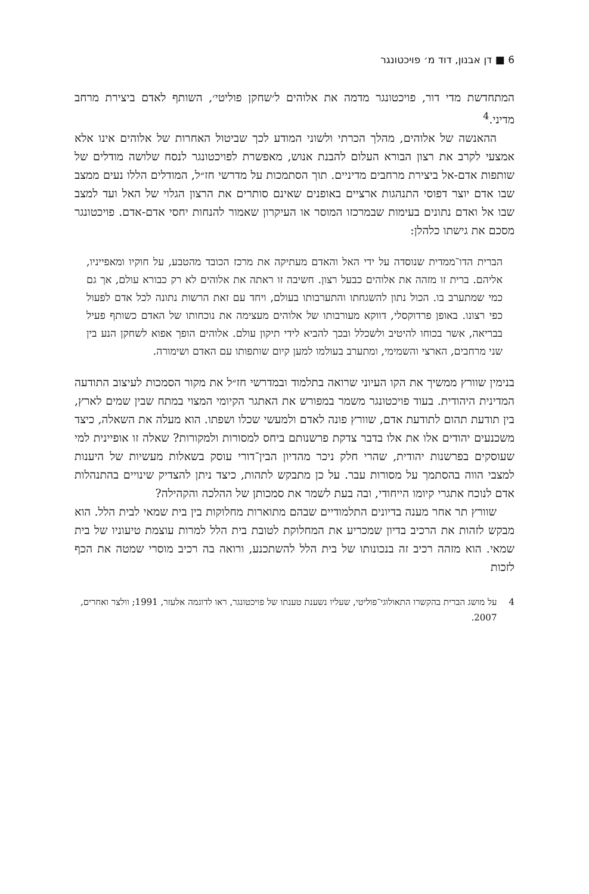6 ■ דן אבנון, דוד מ׳ פויכטונגר
המתחדשת מדי דור, פויכטונגר מדמה את אלוהים ל׳שחקן פוליטי׳, השותף לאדם ביצירת מרחב מדיני.<sup>4</sup>
ההאנשה של אלוהים, מהלך הכרתי ולשוני המודע לכך שביטול האחרות של אלוהים אינו אלא אמצעי לקרב את רצון הבורא העלום להבנת אנוש, מאפשרת לפויכטונגר לנסח שלושה מודלים של שותפות אדם-אל ביצירת מרחבים מדיניים. תוך הסתמכות על מדרשי חז״ל, המודלים הללו נעים ממצב שבו אדם יוצר דפוסי התנהגות ארציים באופנים שאינם סותרים את הרצון הגלוי של האל ועד למצב שבו אל ואדם נתונים בעימות שבמרכזו המוסר או העיקרון שאמור להנחות יחסי אדם-אדם. פויכטונגר מסכם את גישתו כלהלן:
הברית הדו־ממדית שנוסדה על ידי האל והאדם מעתיקה את מרכז הכובד מהטבע, על חוקיו ומאפייניו, אליהם. ברית זו מזהה את אלוהים כבעל רצון. חשיבה זו ראתה את אלוהים לא רק כבורא עולם, אך גם כמי שמתערב בו. הכול נתון להשגחתו והתערבותו בעולם, ויחד עם זאת הרשות נתונה לכל אדם לפעול כפי רצונו. באופן פרדוקסלי, דווקא מעורבותו של אלוהים מעצימה את נוכחותו של האדם כשותף פעיל בבריאה, אשר בכוחו להיטיב ולשכלל ובכך להביא לידי תיקון עולם. אלוהים הופך אפוא לשחקן הנע בין שני מרחבים, הארצי והשמימי, ומתערב בעולמו למען קיום שותפותו עם האדם ושימורה.
בנימין שוורץ ממשיך את הקו העיוני שרואה בתלמוד ובמדרשי חז״ל את מקור הסמכות לעיצוב התודעה המדינית היהודית. בעוד פויכטונגר משמר במפורש את האתגר הקיומי המצוי במתח שבין שמים לארץ, בין תודעת תהום לתודעת אדם, שוורץ פונה לאדם ולמעשי שכלו ושפתו. הוא מעלה את השאלה, כיצד משכנעים יהודים אלו את אלו בדבר צדקת פרשנותם ביחס למסורות ולמקורות? שאלה זו אופיינית למי שעוסקים בפרשנות יהודית, שהרי חלק ניכר מהדיון הבין־דורי עוסק בשאלות מעשיות של היענות למצבי הווה בהסתמך על מסורות עבר. על כן מתבקש לתהות, כיצד ניתן להצדיק שינויים בהתנהלות אדם לנוכח אתגרי קיומו הייחודי, ובה בעת לשמר את סמכותן של ההלכה והקהילה?
שוורץ תר אחר מענה בדיונים התלמודיים שבהם מתוארות מחלוקות בין בית שמאי לבית הלל. הוא מבקש לזהות את הרכיב בדיון שמכריע את המחלוקת לטובת בית הלל למרות עוצמת טיעוניו של בית שמאי. הוא מזהה רכיב זה בנכונותו של בית הלל להשתכנע, ורואה בה רכיב מוסרי שמטה את הכף לזכות
4 על מושג הברית בהקשרו התאולוגי־פוליטי, שעליו נשענת טענתו של פויכטונגר, ראו לדוגמה אלעזר, 1991; וולצר ואחרים, 2007.